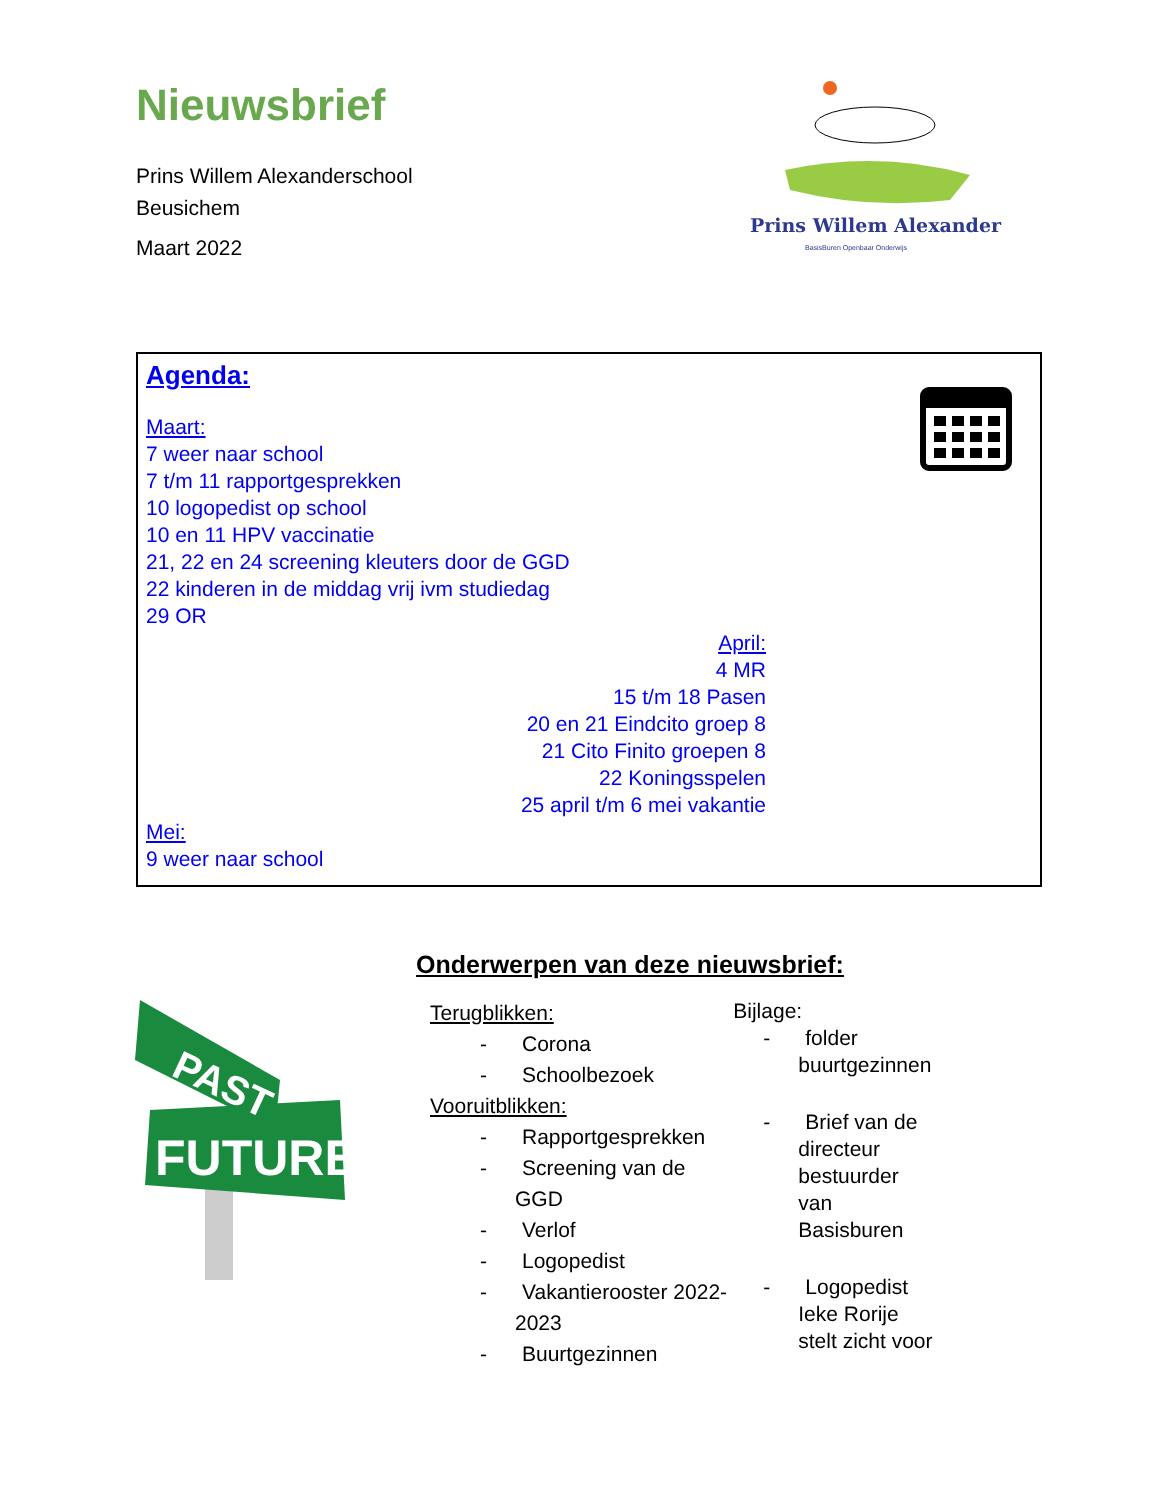Nieuwsbrief
Prins Willem Alexanderschool
Beusichem
Maart 2022
Prins Willem Alexander
BasisBuren Openbaar Onderwijs
Agenda:
Maart:
7 weer naar school
7 t/m 11 rapportgesprekken
10 logopedist op school
10 en 11 HPV vaccinatie
21, 22 en 24 screening kleuters door de GGD
22 kinderen in de middag vrij ivm studiedag
29 OR
April:
4 MR
15 t/m 18 Pasen
20 en 21 Eindcito groep 8
21 Cito Finito groepen 8
22 Koningsspelen
25 april t/m 6 mei vakantie
Mei:
9 weer naar school
PAST
FUTURE
Onderwerpen van deze nieuwsbrief:
Terugblikken:
- Corona
- Schoolbezoek
Vooruitblikken:
- Rapportgesprekken
- Screening van de GGD
- Verlof
- Logopedist
- Vakantierooster 2022-2023
- Buurtgezinnen
Bijlage:
- folder buurtgezinnen
- Brief van de directeur bestuurder van Basisburen
- Logopedist Ieke Rorije stelt zicht voor